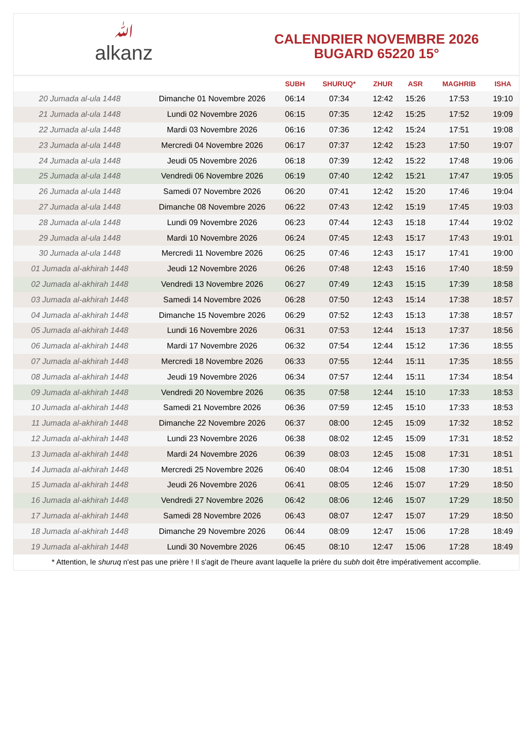ﷲalkanz
CALENDRIER NOVEMBRE 2026
BUGARD 65220 15°
| | | SUBH | SHURUQ* | ZHUR | ASR | MAGHRIB | ISHA |
| --- | --- | --- | --- | --- | --- | --- | --- |
| 20 Jumada al-ula 1448 | Dimanche 01 Novembre 2026 | 06:14 | 07:34 | 12:42 | 15:26 | 17:53 | 19:10 |
| 21 Jumada al-ula 1448 | Lundi 02 Novembre 2026 | 06:15 | 07:35 | 12:42 | 15:25 | 17:52 | 19:09 |
| 22 Jumada al-ula 1448 | Mardi 03 Novembre 2026 | 06:16 | 07:36 | 12:42 | 15:24 | 17:51 | 19:08 |
| 23 Jumada al-ula 1448 | Mercredi 04 Novembre 2026 | 06:17 | 07:37 | 12:42 | 15:23 | 17:50 | 19:07 |
| 24 Jumada al-ula 1448 | Jeudi 05 Novembre 2026 | 06:18 | 07:39 | 12:42 | 15:22 | 17:48 | 19:06 |
| 25 Jumada al-ula 1448 | Vendredi 06 Novembre 2026 | 06:19 | 07:40 | 12:42 | 15:21 | 17:47 | 19:05 |
| 26 Jumada al-ula 1448 | Samedi 07 Novembre 2026 | 06:20 | 07:41 | 12:42 | 15:20 | 17:46 | 19:04 |
| 27 Jumada al-ula 1448 | Dimanche 08 Novembre 2026 | 06:22 | 07:43 | 12:42 | 15:19 | 17:45 | 19:03 |
| 28 Jumada al-ula 1448 | Lundi 09 Novembre 2026 | 06:23 | 07:44 | 12:43 | 15:18 | 17:44 | 19:02 |
| 29 Jumada al-ula 1448 | Mardi 10 Novembre 2026 | 06:24 | 07:45 | 12:43 | 15:17 | 17:43 | 19:01 |
| 30 Jumada al-ula 1448 | Mercredi 11 Novembre 2026 | 06:25 | 07:46 | 12:43 | 15:17 | 17:41 | 19:00 |
| 01 Jumada al-akhirah 1448 | Jeudi 12 Novembre 2026 | 06:26 | 07:48 | 12:43 | 15:16 | 17:40 | 18:59 |
| 02 Jumada al-akhirah 1448 | Vendredi 13 Novembre 2026 | 06:27 | 07:49 | 12:43 | 15:15 | 17:39 | 18:58 |
| 03 Jumada al-akhirah 1448 | Samedi 14 Novembre 2026 | 06:28 | 07:50 | 12:43 | 15:14 | 17:38 | 18:57 |
| 04 Jumada al-akhirah 1448 | Dimanche 15 Novembre 2026 | 06:29 | 07:52 | 12:43 | 15:13 | 17:38 | 18:57 |
| 05 Jumada al-akhirah 1448 | Lundi 16 Novembre 2026 | 06:31 | 07:53 | 12:44 | 15:13 | 17:37 | 18:56 |
| 06 Jumada al-akhirah 1448 | Mardi 17 Novembre 2026 | 06:32 | 07:54 | 12:44 | 15:12 | 17:36 | 18:55 |
| 07 Jumada al-akhirah 1448 | Mercredi 18 Novembre 2026 | 06:33 | 07:55 | 12:44 | 15:11 | 17:35 | 18:55 |
| 08 Jumada al-akhirah 1448 | Jeudi 19 Novembre 2026 | 06:34 | 07:57 | 12:44 | 15:11 | 17:34 | 18:54 |
| 09 Jumada al-akhirah 1448 | Vendredi 20 Novembre 2026 | 06:35 | 07:58 | 12:44 | 15:10 | 17:33 | 18:53 |
| 10 Jumada al-akhirah 1448 | Samedi 21 Novembre 2026 | 06:36 | 07:59 | 12:45 | 15:10 | 17:33 | 18:53 |
| 11 Jumada al-akhirah 1448 | Dimanche 22 Novembre 2026 | 06:37 | 08:00 | 12:45 | 15:09 | 17:32 | 18:52 |
| 12 Jumada al-akhirah 1448 | Lundi 23 Novembre 2026 | 06:38 | 08:02 | 12:45 | 15:09 | 17:31 | 18:52 |
| 13 Jumada al-akhirah 1448 | Mardi 24 Novembre 2026 | 06:39 | 08:03 | 12:45 | 15:08 | 17:31 | 18:51 |
| 14 Jumada al-akhirah 1448 | Mercredi 25 Novembre 2026 | 06:40 | 08:04 | 12:46 | 15:08 | 17:30 | 18:51 |
| 15 Jumada al-akhirah 1448 | Jeudi 26 Novembre 2026 | 06:41 | 08:05 | 12:46 | 15:07 | 17:29 | 18:50 |
| 16 Jumada al-akhirah 1448 | Vendredi 27 Novembre 2026 | 06:42 | 08:06 | 12:46 | 15:07 | 17:29 | 18:50 |
| 17 Jumada al-akhirah 1448 | Samedi 28 Novembre 2026 | 06:43 | 08:07 | 12:47 | 15:07 | 17:29 | 18:50 |
| 18 Jumada al-akhirah 1448 | Dimanche 29 Novembre 2026 | 06:44 | 08:09 | 12:47 | 15:06 | 17:28 | 18:49 |
| 19 Jumada al-akhirah 1448 | Lundi 30 Novembre 2026 | 06:45 | 08:10 | 12:47 | 15:06 | 17:28 | 18:49 |
* Attention, le shuruq n'est pas une prière ! Il s'agit de l'heure avant laquelle la prière du subh doit être impérativement accomplie.